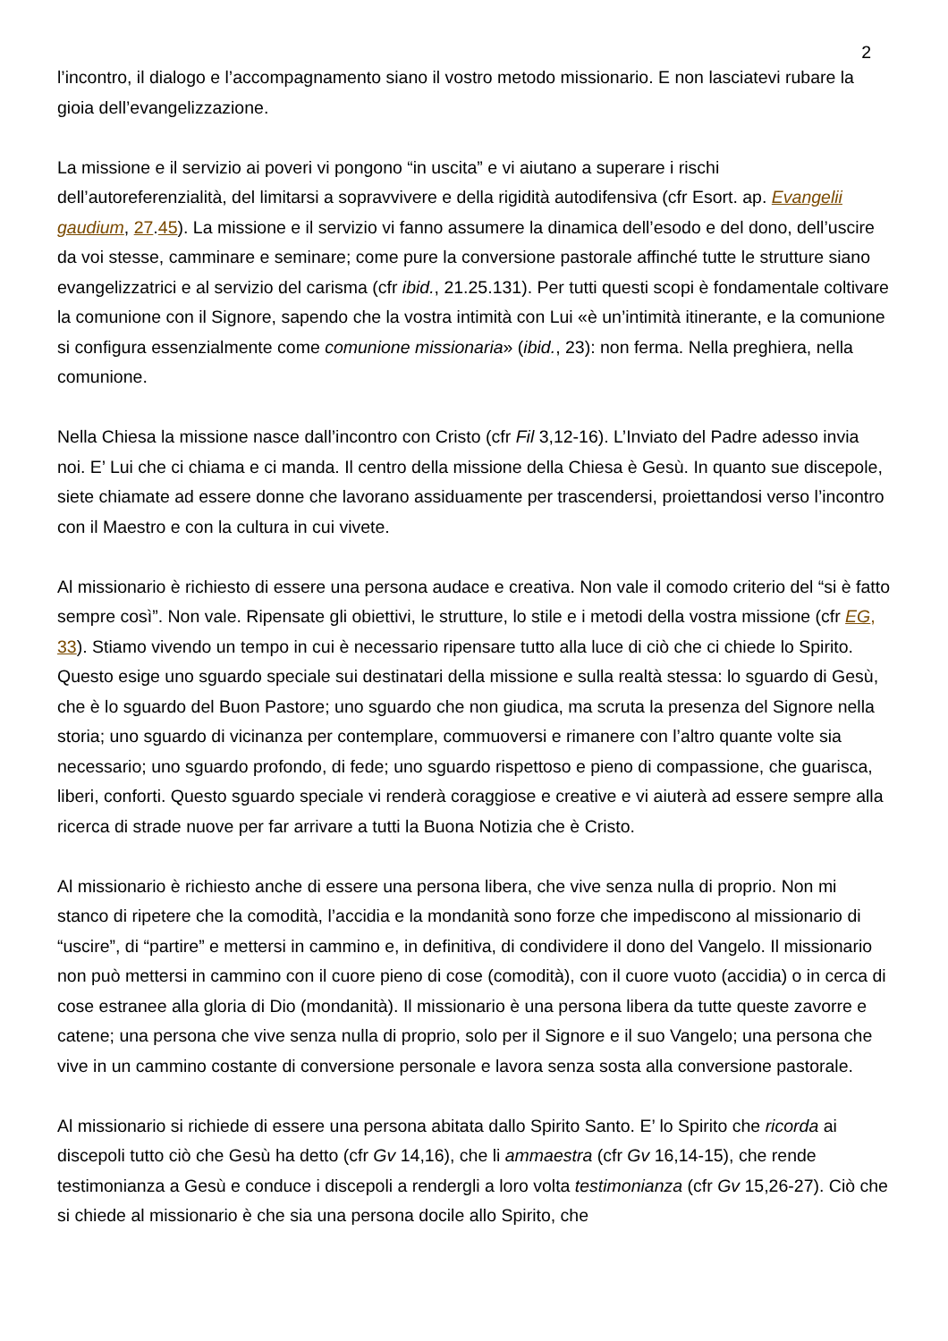2
l’incontro, il dialogo e l’accompagnamento siano il vostro metodo missionario. E non lasciatevi rubare la gioia dell’evangelizzazione.
La missione e il servizio ai poveri vi pongono “in uscita” e vi aiutano a superare i rischi dell’autoreferenzialità, del limitarsi a sopravvivere e della rigidità autodifensiva (cfr Esort. ap. Evangelii gaudium, 27.45). La missione e il servizio vi fanno assumere la dinamica dell’esodo e del dono, dell’uscire da voi stesse, camminare e seminare; come pure la conversione pastorale affinché tutte le strutture siano evangelizzatrici e al servizio del carisma (cfr ibid., 21.25.131). Per tutti questi scopi è fondamentale coltivare la comunione con il Signore, sapendo che la vostra intimità con Lui «è un’intimità itinerante, e la comunione si configura essenzialmente come comunione missionaria» (ibid., 23): non ferma. Nella preghiera, nella comunione.
Nella Chiesa la missione nasce dall’incontro con Cristo (cfr Fil 3,12-16). L’Inviato del Padre adesso invia noi. E’ Lui che ci chiama e ci manda. Il centro della missione della Chiesa è Gesù. In quanto sue discepole, siete chiamate ad essere donne che lavorano assiduamente per trascendersi, proiettandosi verso l’incontro con il Maestro e con la cultura in cui vivete.
Al missionario è richiesto di essere una persona audace e creativa. Non vale il comodo criterio del “si è fatto sempre così”. Non vale. Ripensate gli obiettivi, le strutture, lo stile e i metodi della vostra missione (cfr EG, 33). Stiamo vivendo un tempo in cui è necessario ripensare tutto alla luce di ciò che ci chiede lo Spirito. Questo esige uno sguardo speciale sui destinatari della missione e sulla realtà stessa: lo sguardo di Gesù, che è lo sguardo del Buon Pastore; uno sguardo che non giudica, ma scruta la presenza del Signore nella storia; uno sguardo di vicinanza per contemplare, commuoversi e rimanere con l’altro quante volte sia necessario; uno sguardo profondo, di fede; uno sguardo rispettoso e pieno di compassione, che guarisca, liberi, conforti. Questo sguardo speciale vi renderà coraggiose e creative e vi aiuterà ad essere sempre alla ricerca di strade nuove per far arrivare a tutti la Buona Notizia che è Cristo.
Al missionario è richiesto anche di essere una persona libera, che vive senza nulla di proprio. Non mi stanco di ripetere che la comodità, l’accidia e la mondanità sono forze che impediscono al missionario di “uscire”, di “partire” e mettersi in cammino e, in definitiva, di condividere il dono del Vangelo. Il missionario non può mettersi in cammino con il cuore pieno di cose (comodità), con il cuore vuoto (accidia) o in cerca di cose estranee alla gloria di Dio (mondanità). Il missionario è una persona libera da tutte queste zavorre e catene; una persona che vive senza nulla di proprio, solo per il Signore e il suo Vangelo; una persona che vive in un cammino costante di conversione personale e lavora senza sosta alla conversione pastorale.
Al missionario si richiede di essere una persona abitata dallo Spirito Santo. E’ lo Spirito che ricorda ai discepoli tutto ciò che Gesù ha detto (cfr Gv 14,16), che li ammaestra (cfr Gv 16,14-15), che rende testimonianza a Gesù e conduce i discepoli a rendergli a loro volta testimonianza (cfr Gv 15,26-27). Ciò che si chiede al missionario è che sia una persona docile allo Spirito, che